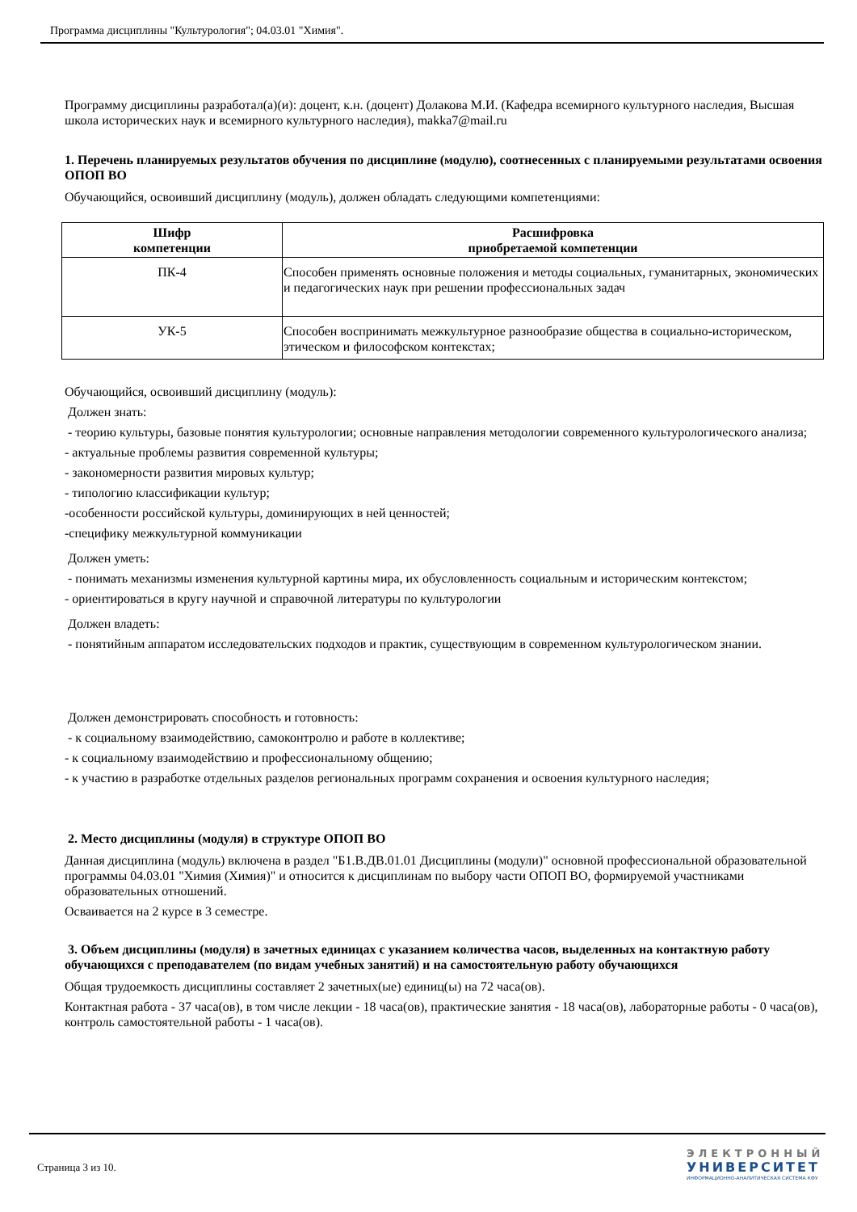Программа дисциплины "Культурология"; 04.03.01 "Химия".
Программу дисциплины разработал(а)(и): доцент, к.н. (доцент) Долакова М.И. (Кафедра всемирного культурного наследия, Высшая школа исторических наук и всемирного культурного наследия), makka7@mail.ru
1. Перечень планируемых результатов обучения по дисциплине (модулю), соотнесенных с планируемыми результатами освоения ОПОП ВО
Обучающийся, освоивший дисциплину (модуль), должен обладать следующими компетенциями:
| Шифр компетенции | Расшифровка приобретаемой компетенции |
| --- | --- |
| ПК-4 | Способен применять основные положения и методы социальных, гуманитарных, экономических и педагогических наук при решении профессиональных задач |
| УК-5 | Способен воспринимать межкультурное разнообразие общества в социально-историческом, этическом и философском контекстах; |
Обучающийся, освоивший дисциплину (модуль):
Должен знать:
- теорию культуры, базовые понятия культурологии; основные направления методологии современного культурологического анализа;
- актуальные проблемы развития современной культуры;
- закономерности развития мировых культур;
- типологию классификации культур;
-особенности российской культуры, доминирующих в ней ценностей;
-специфику межкультурной коммуникации
Должен уметь:
- понимать механизмы изменения культурной картины мира, их обусловленность социальным и историческим контекстом;
- ориентироваться в кругу научной и справочной литературы по культурологии
Должен владеть:
- понятийным аппаратом исследовательских подходов и практик, существующим в современном культурологическом знании.
Должен демонстрировать способность и готовность:
- к социальному взаимодействию, самоконтролю и работе в коллективе;
- к социальному взаимодействию и профессиональному общению;
- к участию в разработке отдельных разделов региональных программ сохранения и освоения культурного наследия;
2. Место дисциплины (модуля) в структуре ОПОП ВО
Данная дисциплина (модуль) включена в раздел "Б1.В.ДВ.01.01 Дисциплины (модули)" основной профессиональной образовательной программы 04.03.01 "Химия (Химия)" и относится к дисциплинам по выбору части ОПОП ВО, формируемой участниками образовательных отношений.
Осваивается на 2 курсе в 3 семестре.
3. Объем дисциплины (модуля) в зачетных единицах с указанием количества часов, выделенных на контактную работу обучающихся с преподавателем (по видам учебных занятий) и на самостоятельную работу обучающихся
Общая трудоемкость дисциплины составляет 2 зачетных(ые) единиц(ы) на 72 часа(ов).
Контактная работа - 37 часа(ов), в том числе лекции - 18 часа(ов), практические занятия - 18 часа(ов), лабораторные работы - 0 часа(ов), контроль самостоятельной работы - 1 часа(ов).
Страница 3 из 10.
ЭЛЕКТРОННЫЙ
УНИВЕРСИТЕТ
ИНФОРМАЦИОННО-АНАЛИТИЧЕСКАЯ СИСТЕМА КФУ